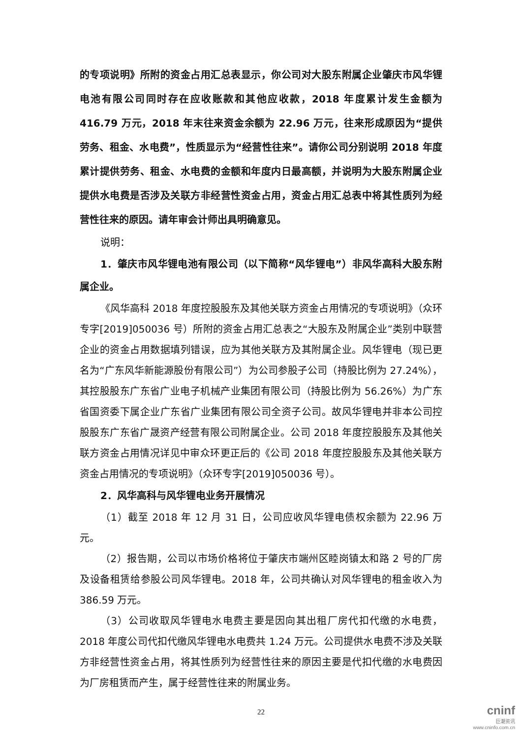的专项说明》所附的资金占用汇总表显示，你公司对大股东附属企业肇庆市风华锂电池有限公司同时存在应收账款和其他应收款，2018 年度累计发生金额为 416.79 万元，2018 年末往来资金余额为 22.96 万元，往来形成原因为“提供劳务、租金、水电费”，性质显示为“经营性往来”。请你公司分别说明 2018 年度累计提供劳务、租金、水电费的金额和年度内日最高额，并说明为大股东附属企业提供水电费是否涉及关联方非经营性资金占用，资金占用汇总表中将其性质列为经营性往来的原因。请年审会计师出具明确意见。
说明：
1．肇庆市风华锂电池有限公司（以下简称“风华锂电”）非风华高科大股东附属企业。
《风华高科 2018 年度控股股东及其他关联方资金占用情况的专项说明》（众环专字[2019]050036 号）所附的资金占用汇总表之“大股东及附属企业”类别中联营企业的资金占用数据填列错误，应为其他关联方及其附属企业。风华锂电（现已更名为“广东风华新能源股份有限公司”）为公司参股子公司（持股比例为 27.24%），其控股股东广东省广业电子机械产业集团有限公司（持股比例为 56.26%）为广东省国资委下属企业广东省广业集团有限公司全资子公司。故风华锂电并非本公司控股股东广东省广晟资产经营有限公司附属企业。公司 2018 年度控股股东及其他关联方资金占用情况详见中审众环更正后的《公司 2018 年度控股股东及其他关联方资金占用情况的专项说明》（众环专字[2019]050036 号）。
2．风华高科与风华锂电业务开展情况
（1）截至 2018 年 12 月 31 日，公司应收风华锂电债权余额为 22.96 万元。
（2）报告期，公司以市场价格将位于肇庆市端州区睦岗镇太和路 2 号的厂房及设备租赁给参股公司风华锂电。2018 年，公司共确认对风华锂电的租金收入为 386.59 万元。
（3）公司收取风华锂电水电费主要是因向其出租厂房代扣代缴的水电费，2018 年度公司代扣代缴风华锂电水电费共 1.24 万元。公司提供水电费不涉及关联方非经营性资金占用，将其性质列为经营性往来的原因主要是代扣代缴的水电费因为厂房租赁而产生，属于经营性往来的附属业务。
22
cninf
巨潮资讯
www.cninfo.com.cn